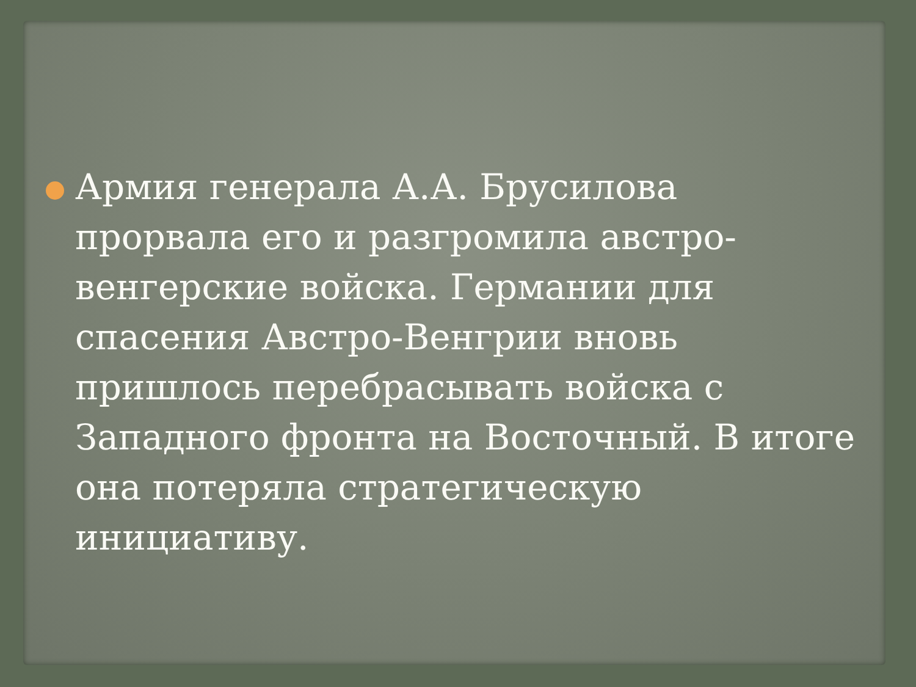Армия генерала А.А. Брусилова прорвала его и разгромила австро-венгерские войска. Германии для спасения Австро-Венгрии вновь пришлось перебрасывать войска с Западного фронта на Восточный. В итоге она потеряла стратегическую инициативу.